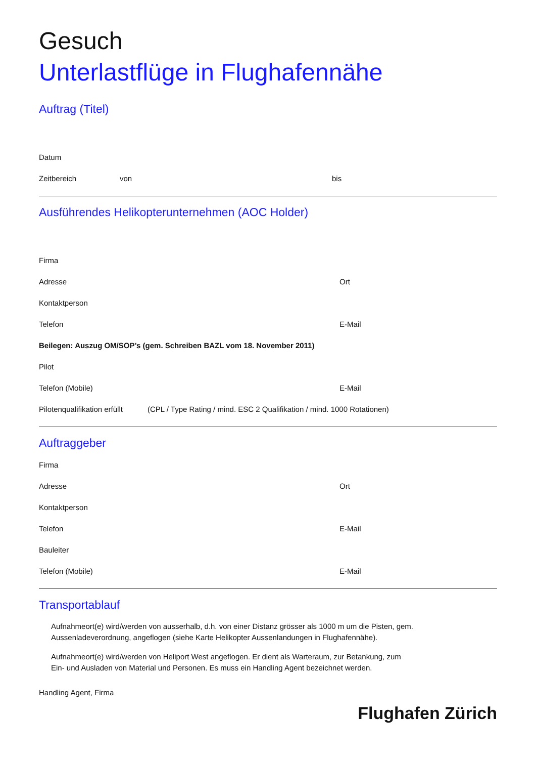Gesuch
Unterlastflüge in Flughafennähe
Auftrag (Titel)
Datum
Zeitbereich von bis
Ausführendes Helikopterunternehmen (AOC Holder)
Firma
Adresse Ort
Kontaktperson
Telefon E-Mail
Beilegen: Auszug OM/SOP’s (gem. Schreiben BAZL vom 18. November 2011)
Pilot
Telefon (Mobile) E-Mail
Pilotenqualifikation erfüllt (CPL / Type Rating / mind. ESC 2 Qualifikation / mind. 1000 Rotationen)
Auftraggeber
Firma
Adresse Ort
Kontaktperson
Telefon E-Mail
Bauleiter
Telefon (Mobile) E-Mail
Transportablauf
Aufnahmeort(e) wird/werden von ausserhalb, d.h. von einer Distanz grösser als 1000 m um die Pisten, gem. Aussenladeverordnung, angeflogen (siehe Karte Helikopter Aussenlandungen in Flughafennähe).
Aufnahmeort(e) wird/werden von Heliport West angeflogen. Er dient als Warteraum, zur Betankung, zum Ein- und Ausladen von Material und Personen. Es muss ein Handling Agent bezeichnet werden.
Handling Agent, Firma
Flughafen Zürich